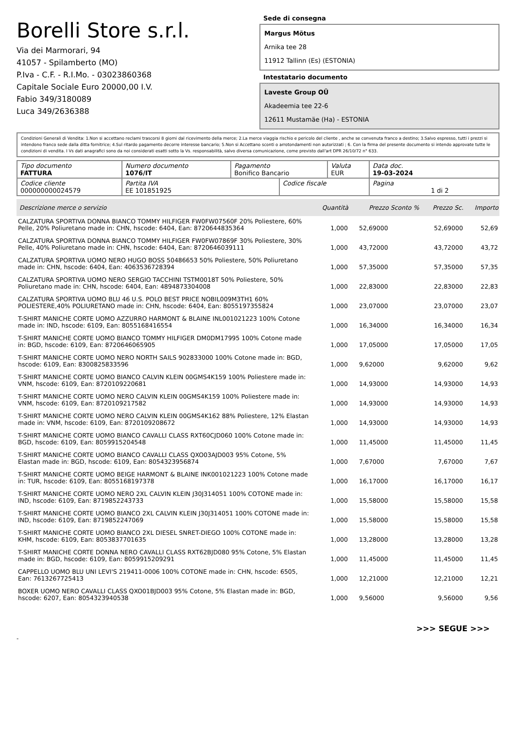Borelli Store s.r.l.
Via dei Marmorari, 94
41057 - Spilamberto (MO)
P.Iva - C.F. - R.I.Mo. - 03023860368
Capitale Sociale Euro 20000,00 I.V.
Fabio 349/3180089
Luca 349/2636388
Sede di consegna
Margus Mõtus
Arnika tee 28
11912 Tallinn (Es) (ESTONIA)
Intestatario documento
Laveste Group OÜ
Akadeemia tee 22-6
12611 Mustamäe (Ha) - ESTONIA
Condizioni Generali di Vendita: 1.Non si accettano reclami trascorsi 8 giorni dal ricevimento della merce; 2.La merce viaggia rischio e pericolo del cliente , anche se convenuta franco a destino; 3.Salvo espresso, tutti i prezzi si intendono franco sede dalla ditta fornitrice; 4.Sul ritardo pagamento decorre interesse bancario; 5.Non si Accettano sconti o arrotondamenti non autorizzati ; 6. Con la firma del presente documento si intendo approvate tutte le condizioni di vendita. I Vs dati anagrafici sono da noi considerati esatti sotto la Vs. responsabilità, salvo diversa comunicazione, come previsto dall'art DPR 26/10/72 n° 633.
| Tipo documento FATTURA | Numero documento 1076/IT | Pagamento Bonifico Bancario | | Valuta EUR | Data doc. 19-03-2024 |
| Codice cliente 000000000024579 | Partita IVA EE 101851925 | | Codice fiscale | | Pagina 1 di 2 |
| Descrizione merce o servizio | Quantità | Prezzo Sconto % | Prezzo Sc. | Importo |
| --- | --- | --- | --- | --- |
| CALZATURA SPORTIVA DONNA BIANCO TOMMY HILFIGER FW0FW07560F 20% Poliestere, 60% Pelle, 20% Poliuretano made in: CHN, hscode: 6404, Ean: 8720644835364 | 1,000 | 52,69000 | 52,69000 | 52,69 |
| CALZATURA SPORTIVA DONNA BIANCO TOMMY HILFIGER FW0FW07869F 30% Poliestere, 30% Pelle, 40% Poliuretano made in: CHN, hscode: 6404, Ean: 8720646039111 | 1,000 | 43,72000 | 43,72000 | 43,72 |
| CALZATURA SPORTIVA UOMO NERO HUGO BOSS 50486653 50% Poliestere, 50% Poliuretano made in: CHN, hscode: 6404, Ean: 4063536728394 | 1,000 | 57,35000 | 57,35000 | 57,35 |
| CALZATURA SPORTIVA UOMO NERO SERGIO TACCHINI TSTM0018T 50% Poliestere, 50% Poliuretano made in: CHN, hscode: 6404, Ean: 4894873304008 | 1,000 | 22,83000 | 22,83000 | 22,83 |
| CALZATURA SPORTIVA UOMO BLU 46 U.S. POLO BEST PRICE NOBIL009M3TH1 60% POLIESTERE,40% POLIURETANO made in: CHN, hscode: 6404, Ean: 8055197355824 | 1,000 | 23,07000 | 23,07000 | 23,07 |
| T-SHIRT MANICHE CORTE UOMO AZZURRO HARMONT & BLAINE INL001021223 100% Cotone made in: IND, hscode: 6109, Ean: 8055168416554 | 1,000 | 16,34000 | 16,34000 | 16,34 |
| T-SHIRT MANICHE CORTE UOMO BIANCO TOMMY HILFIGER DM0DM17995 100% Cotone made in: BGD, hscode: 6109, Ean: 8720646065905 | 1,000 | 17,05000 | 17,05000 | 17,05 |
| T-SHIRT MANICHE CORTE UOMO NERO NORTH SAILS 902833000 100% Cotone made in: BGD, hscode: 6109, Ean: 8300825833596 | 1,000 | 9,62000 | 9,62000 | 9,62 |
| T-SHIRT MANICHE CORTE UOMO BIANCO CALVIN KLEIN 00GMS4K159 100% Poliestere made in: VNM, hscode: 6109, Ean: 8720109220681 | 1,000 | 14,93000 | 14,93000 | 14,93 |
| T-SHIRT MANICHE CORTE UOMO NERO CALVIN KLEIN 00GMS4K159 100% Poliestere made in: VNM, hscode: 6109, Ean: 8720109217582 | 1,000 | 14,93000 | 14,93000 | 14,93 |
| T-SHIRT MANICHE CORTE UOMO NERO CALVIN KLEIN 00GMS4K162 88% Poliestere, 12% Elastan made in: VNM, hscode: 6109, Ean: 8720109208672 | 1,000 | 14,93000 | 14,93000 | 14,93 |
| T-SHIRT MANICHE CORTE UOMO BIANCO CAVALLI CLASS RXT60CJD060 100% Cotone made in: BGD, hscode: 6109, Ean: 8059915204548 | 1,000 | 11,45000 | 11,45000 | 11,45 |
| T-SHIRT MANICHE CORTE UOMO BIANCO CAVALLI CLASS QXO03AJD003 95% Cotone, 5% Elastan made in: BGD, hscode: 6109, Ean: 8054323956874 | 1,000 | 7,67000 | 7,67000 | 7,67 |
| T-SHIRT MANICHE CORTE UOMO BEIGE HARMONT & BLAINE INK001021223 100% Cotone made in: TUR, hscode: 6109, Ean: 8055168197378 | 1,000 | 16,17000 | 16,17000 | 16,17 |
| T-SHIRT MANICHE CORTE UOMO NERO 2XL CALVIN KLEIN J30J314051 100% COTONE made in: IND, hscode: 6109, Ean: 8719852243733 | 1,000 | 15,58000 | 15,58000 | 15,58 |
| T-SHIRT MANICHE CORTE UOMO BIANCO 2XL CALVIN KLEIN J30J314051 100% COTONE made in: IND, hscode: 6109, Ean: 8719852247069 | 1,000 | 15,58000 | 15,58000 | 15,58 |
| T-SHIRT MANICHE CORTE UOMO BIANCO 2XL DIESEL SNRET-DIEGO 100% COTONE made in: KHM, hscode: 6109, Ean: 8053837701635 | 1,000 | 13,28000 | 13,28000 | 13,28 |
| T-SHIRT MANICHE CORTE DONNA NERO CAVALLI CLASS RXT62BJD080 95% Cotone, 5% Elastan made in: BGD, hscode: 6109, Ean: 8059915209291 | 1,000 | 11,45000 | 11,45000 | 11,45 |
| CAPPELLO UOMO BLU UNI LEVI'S 219411-0006 100% COTONE made in: CHN, hscode: 6505, Ean: 7613267725413 | 1,000 | 12,21000 | 12,21000 | 12,21 |
| BOXER UOMO NERO CAVALLI CLASS QXO01BJD003 95% Cotone, 5% Elastan made in: BGD, hscode: 6207, Ean: 8054323940538 | 1,000 | 9,56000 | 9,56000 | 9,56 |
>>> SEGUE >>>
-